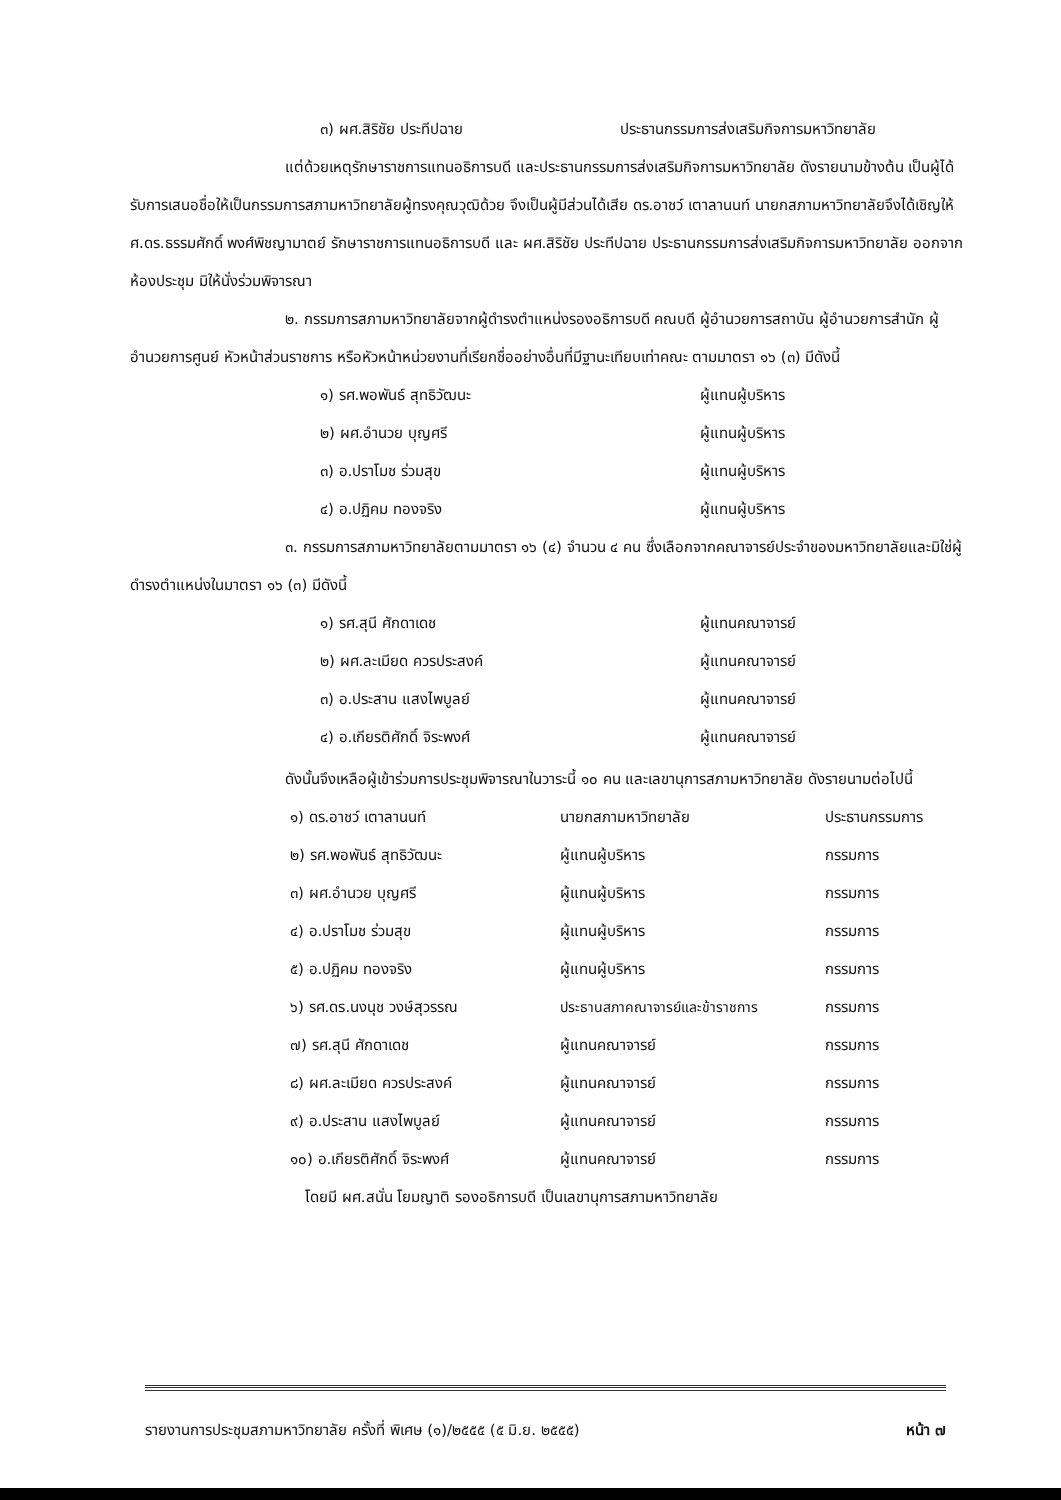๓) ผศ.สิริชัย ประทีปฉาย ประธานกรรมการส่งเสริมกิจการมหาวิทยาลัย
แต่ด้วยเหตุรักษาราชการแทนอธิการบดี และประธานกรรมการส่งเสริมกิจการมหาวิทยาลัย ดังรายนามข้างต้น เป็นผู้ได้รับการเสนอชื่อให้เป็นกรรมการสภามหาวิทยาลัยผู้ทรงคุณวุฒิด้วย จึงเป็นผู้มีส่วนได้เสีย ดร.อาชว์ เตาลานนท์ นายกสภามหาวิทยาลัยจึงได้เชิญให้ ศ.ดร.ธรรมศักดิ์ พงศ์พิชญามาตย์ รักษาราชการแทนอธิการบดี และ ผศ.สิริชัย ประทีปฉาย ประธานกรรมการส่งเสริมกิจการมหาวิทยาลัย ออกจากห้องประชุม มิให้นั่งร่วมพิจารณา
๒. กรรมการสภามหาวิทยาลัยจากผู้ดำรงตำแหน่งรองอธิการบดี คณบดี ผู้อำนวยการสถาบัน ผู้อำนวยการสำนัก ผู้อำนวยการศูนย์ หัวหน้าส่วนราชการ หรือหัวหน้าหน่วยงานที่เรียกชื่ออย่างอื่นที่มีฐานะเทียบเท่าคณะ ตามมาตรา ๑๖ (๓) มีดังนี้
๑) รศ.พอพันธ์ สุทธิวัฒนะ ผู้แทนผู้บริหาร
๒) ผศ.อำนวย บุญศรี ผู้แทนผู้บริหาร
๓) อ.ปราโมช ร่วมสุข ผู้แทนผู้บริหาร
๔) อ.ปฏิคม ทองจริง ผู้แทนผู้บริหาร
๓. กรรมการสภามหาวิทยาลัยตามมาตรา ๑๖ (๔) จำนวน ๔ คน ซึ่งเลือกจากคณาจารย์ประจำของมหาวิทยาลัยและมิใช่ผู้ดำรงตำแหน่งในมาตรา ๑๖ (๓) มีดังนี้
๑) รศ.สุนี ศักดาเดช ผู้แทนคณาจารย์
๒) ผศ.ละเมียด ควรประสงค์ ผู้แทนคณาจารย์
๓) อ.ประสาน แสงไพบูลย์ ผู้แทนคณาจารย์
๔) อ.เกียรติศักดิ์ จิระพงศ์ ผู้แทนคณาจารย์
ดังนั้นจึงเหลือผู้เข้าร่วมการประชุมพิจารณาในวาระนี้ ๑๐ คน และเลขานุการสภามหาวิทยาลัย ดังรายนามต่อไปนี้
| ๑) ดร.อาชว์ เตาลานนท์ | นายกสภามหาวิทยาลัย | ประธานกรรมการ |
| ๒) รศ.พอพันธ์ สุทธิวัฒนะ | ผู้แทนผู้บริหาร | กรรมการ |
| ๓) ผศ.อำนวย บุญศรี | ผู้แทนผู้บริหาร | กรรมการ |
| ๔) อ.ปราโมช ร่วมสุข | ผู้แทนผู้บริหาร | กรรมการ |
| ๕) อ.ปฏิคม ทองจริง | ผู้แทนผู้บริหาร | กรรมการ |
| ๖) รศ.ดร.นงนุช วงษ์สุวรรณ | ประธานสภาคณาจารย์และข้าราชการ | กรรมการ |
| ๗) รศ.สุนี ศักดาเดช | ผู้แทนคณาจารย์ | กรรมการ |
| ๘) ผศ.ละเมียด ควรประสงค์ | ผู้แทนคณาจารย์ | กรรมการ |
| ๙) อ.ประสาน แสงไพบูลย์ | ผู้แทนคณาจารย์ | กรรมการ |
| ๑๐) อ.เกียรติศักดิ์ จิระพงศ์ | ผู้แทนคณาจารย์ | กรรมการ |
โดยมี ผศ.สนั่น โยมญาติ รองอธิการบดี เป็นเลขานุการสภามหาวิทยาลัย
รายงานการประชุมสภามหาวิทยาลัย ครั้งที่ พิเศษ (๑)/๒๕๕๕ (๕ มิ.ย. ๒๕๕๕) หน้า ๗